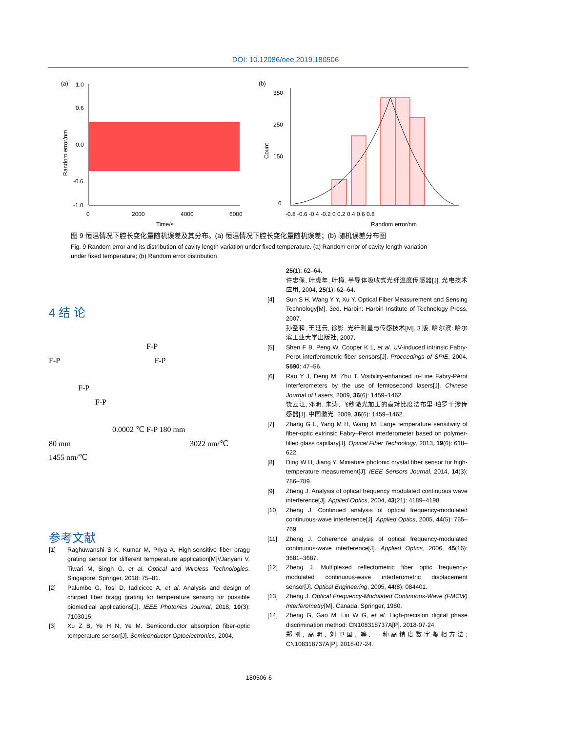DOI: 10.12086/oee.2019.180506
(a)
1.0
0.6
0.0
-0.6
-1.0
0
2000
4000
6000
Time/s
Random error/nm
(b)
350
250
150
0
-0.8 -0.6 -0.4 -0.2 0 0.2 0.4 0.6 0.8
Random error/nm
Count
图 9 恒温情况下腔长变化量随机误差及其分布。(a) 恒温情况下腔长变化量随机误差；(b) 随机误差分布图
Fig. 9 Random error and its distribution of cavity length variation under fixed temperature. (a) Random error of cavity length variation under fixed temperature; (b) Random error distribution
4 结 论
F-P
F-P F-P
F-P
F-P
0.0002 ℃ F-P 180 mm
80 mm 3022 nm/℃
1455 nm/℃
参考文献
[1] Raghuwanshi S K, Kumar M, Priya A. High-sensitive fiber bragg grating sensor for different temperature application[M]//Janyani V, Tiwari M, Singh G, et al. Optical and Wireless Technologies. Singapore: Springer, 2018: 75–81.
[2] Palumbo G, Tosi D, Iadicicco A, et al. Analysis and design of chirped fiber bragg grating for temperature sensing for possible biomedical applications[J]. IEEE Photonics Journal, 2018, 10(3): 7103015.
[3] Xu Z B, Ye H N, Ye M. Semiconductor absorption fiber-optic temperature sensor[J]. Semiconductor Optoelectronics, 2004,
25(1): 62–64.
许忠保, 叶虎年, 叶梅. 半导体吸收式光纤温度传感器[J]. 光电技术应用, 2004, 25(1): 62–64.
[4] Sun S H, Wang Y Y, Xu Y. Optical Fiber Measurement and Sensing Technology[M]. 3ed. Harbin: Harbin Institute of Technology Press, 2007.
孙圣和, 王廷云, 徐影. 光纤测量与传感技术[M]. 3 版. 哈尔滨: 哈尔滨工业大学出版社, 2007.
[5] Shen F B, Peng W, Cooper K L, et al. UV-induced intrinsic Fabry-Perot interferometric fiber sensors[J]. Proceedings of SPIE, 2004, 5590: 47–56.
[6] Rao Y J, Deng M, Zhu T. Visibility-enhanced in-Line Fabry-Pérot Interferometers by the use of femtosecond lasers[J]. Chinese Journal of Lasers, 2009, 36(6): 1459–1462.
饶云江, 邓明, 朱涛. 飞秒激光加工的高对比度法布里-珀罗干涉传感器[J]. 中国激光, 2009, 36(6): 1459–1462.
[7] Zhang G L, Yang M H, Wang M. Large temperature sensitivity of fiber-optic extrinsic Fabry–Perot interferometer based on polymer-filled glass capillary[J]. Optical Fiber Technology, 2013, 19(6): 618–622.
[8] Ding W H, Jiang Y. Miniature photonic crystal fiber sensor for high-temperature measurement[J]. IEEE Sensors Journal, 2014, 14(3): 786–789.
[9] Zheng J. Analysis of optical frequency modulated continuous wave interference[J]. Applied Optics, 2004, 43(21): 4189–4198.
[10] Zheng J. Continued analysis of optical frequency-modulated continuous-wave interference[J]. Applied Optics, 2005, 44(5): 765–769.
[11] Zheng J. Coherence analysis of optical frequency-modulated continuous-wave interference[J]. Applied Optics, 2006, 45(16): 3681–3687.
[12] Zheng J. Multiplexed reflectometric fiber optic frequency-modulated continuous-wave interferometric displacement sensor[J]. Optical Engineering, 2005, 44(8): 084401.
[13] Zheng J. Optical Frequency-Modulated Continuous-Wave (FMCW) Interferometry[M]. Canada: Springer, 1980.
[14] Zheng G, Gao M, Liu W G, et al. High-precision digital phase discrimination method: CN108318737A[P]. 2018-07-24.
郑刚, 高明, 刘卫国, 等. 一种高精度数字鉴相方法: CN108318737A[P]. 2018-07-24.
180506-6